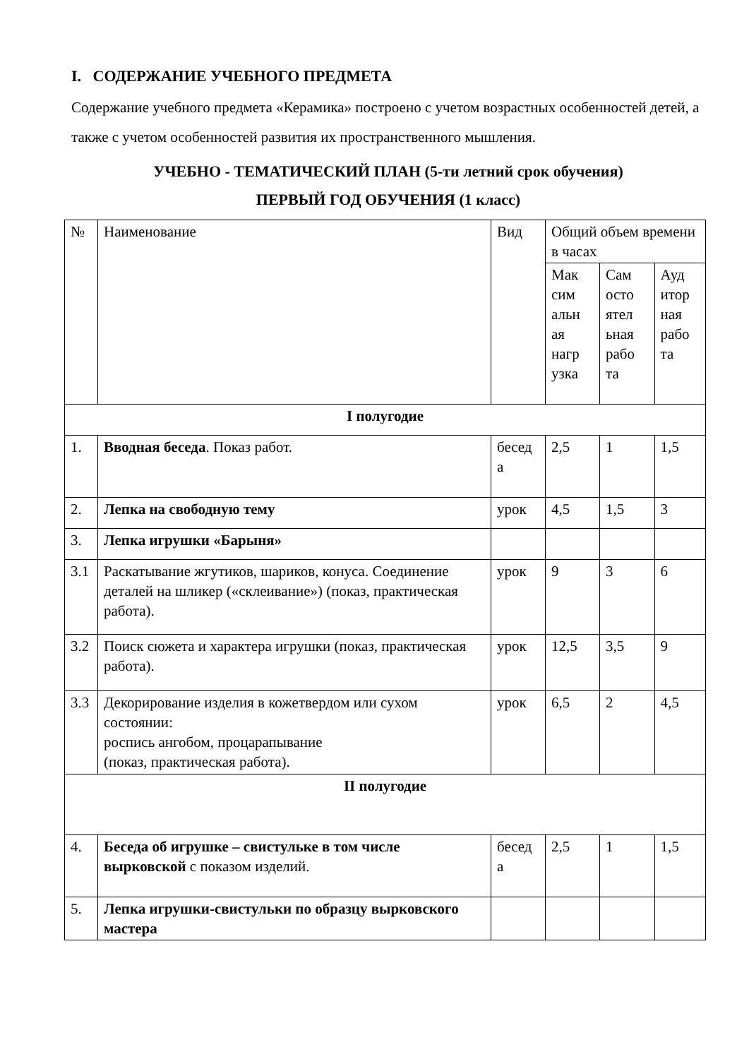I. СОДЕРЖАНИЕ УЧЕБНОГО ПРЕДМЕТА
Содержание учебного предмета «Керамика» построено с учетом возрастных особенностей детей, а также с учетом особенностей развития их пространственного мышления.
УЧЕБНО - ТЕМАТИЧЕСКИЙ ПЛАН (5-ти летний срок обучения)
ПЕРВЫЙ ГОД ОБУЧЕНИЯ (1 класс)
| № | Наименование | Вид | Общий объем времени в часах | | |
| | | | Мак сим альн ая нагр узка | Сам осто ятел ьная рабо та | Ауд итор ная рабо та |
| I полугодие | | | | | |
| 1. | Вводная беседа . Показ работ. | бесед а | 2,5 | 1 | 1,5 |
| 2. | Лепка на свободную тему | урок | 4,5 | 1,5 | 3 |
| 3. | Лепка игрушки «Барыня» | | | | |
| 3.1 | Раскатывание жгутиков, шариков, конуса. Соединение деталей на шликер («склеивание») (показ, практическая работа). | урок | 9 | 3 | 6 |
| 3.2 | Поиск сюжета и характера игрушки (показ, практическая работа). | урок | 12,5 | 3,5 | 9 |
| 3.3 | Декорирование изделия в кожетвердом или сухом состоянии: роспись ангобом, процарапывание (показ, практическая работа). | урок | 6,5 | 2 | 4,5 |
| II полугодие | | | | | |
| 4. | Беседа об игрушке – свистульке в том числе выpковской с показом изделий. | бесед а | 2,5 | 1 | 1,5 |
| 5. | Лепка игрушки-свистульки по образцу выpковского мастера | | | | |